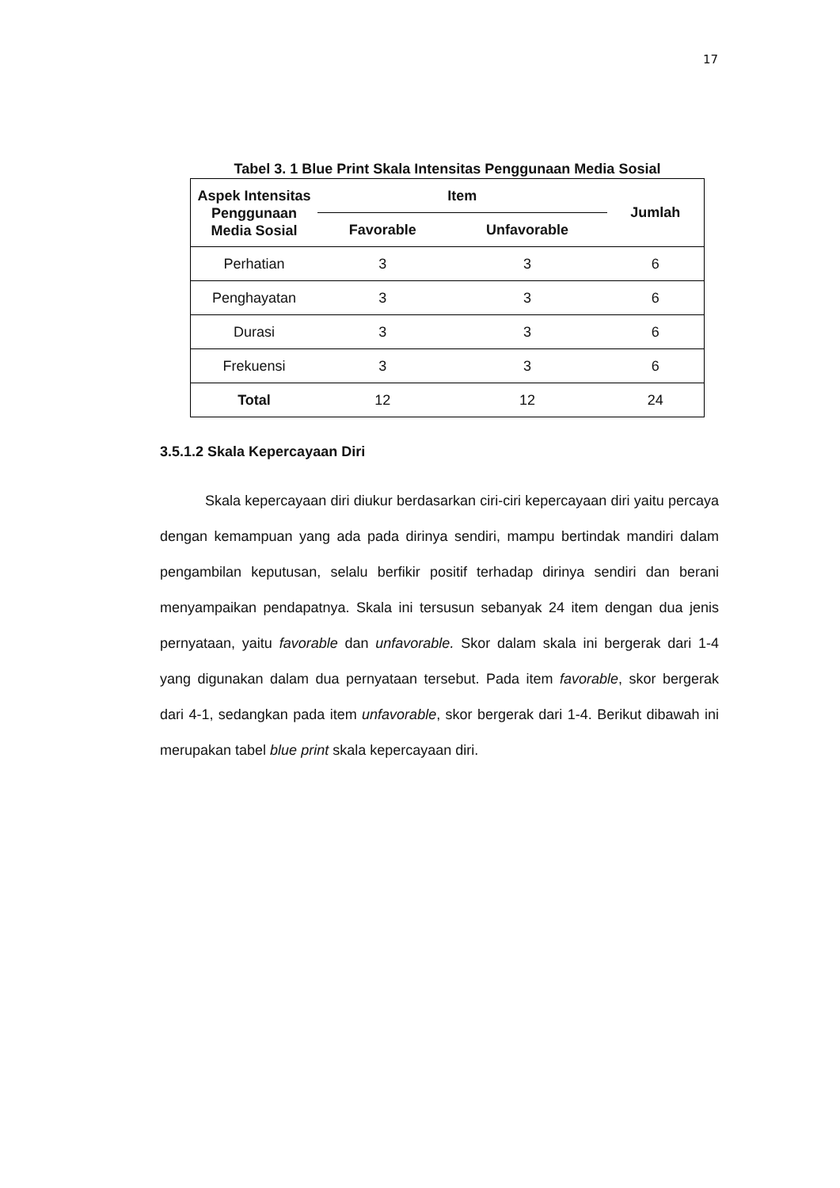17
Tabel 3. 1 Blue Print Skala Intensitas Penggunaan Media Sosial
| Aspek Intensitas Penggunaan Media Sosial | Item | | Jumlah |
| --- | --- | --- | --- |
| | Favorable | Unfavorable | |
| Perhatian | 3 | 3 | 6 |
| Penghayatan | 3 | 3 | 6 |
| Durasi | 3 | 3 | 6 |
| Frekuensi | 3 | 3 | 6 |
| Total | 12 | 12 | 24 |
3.5.1.2 Skala Kepercayaan Diri
Skala kepercayaan diri diukur berdasarkan ciri-ciri kepercayaan diri yaitu percaya dengan kemampuan yang ada pada dirinya sendiri, mampu bertindak mandiri dalam pengambilan keputusan, selalu berfikir positif terhadap dirinya sendiri dan berani menyampaikan pendapatnya. Skala ini tersusun sebanyak 24 item dengan dua jenis pernyataan, yaitu favorable dan unfavorable. Skor dalam skala ini bergerak dari 1-4 yang digunakan dalam dua pernyataan tersebut. Pada item favorable, skor bergerak dari 4-1, sedangkan pada item unfavorable, skor bergerak dari 1-4. Berikut dibawah ini merupakan tabel blue print skala kepercayaan diri.